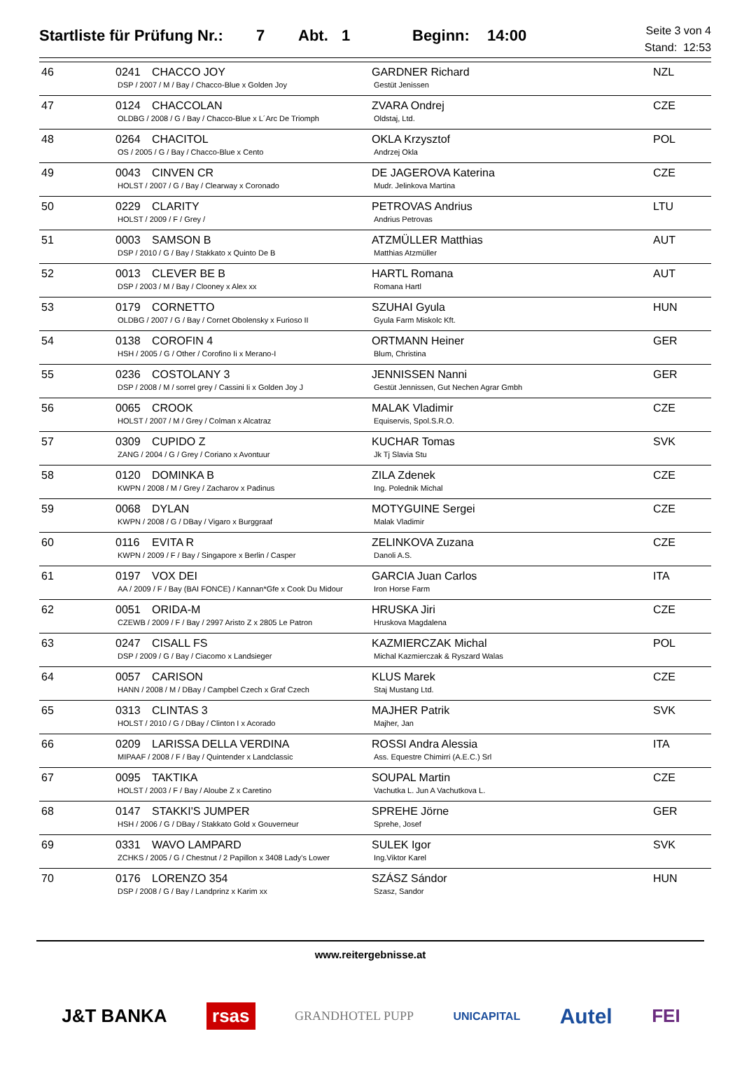Startliste für Prüfung Nr.: 7 Abt. 1 Beginn: 14:00
Seite 3 von 4
Stand: 12:53
| 46 | 0241 CHACCO JOY DSP / 2007 / M / Bay / Chacco-Blue x Golden Joy | GARDNER Richard Gestüt Jenissen | NZL |
| 47 | 0124 CHACCOLAN OLDBG / 2008 / G / Bay / Chacco-Blue x L´Arc De Triomph | ZVARA Ondrej Oldstaj, Ltd. | CZE |
| 48 | 0264 CHACITOL OS / 2005 / G / Bay / Chacco-Blue x Cento | OKLA Krzysztof Andrzej Okla | POL |
| 49 | 0043 CINVEN CR HOLST / 2007 / G / Bay / Clearway x Coronado | DE JAGEROVA Katerina Mudr. Jelinkova Martina | CZE |
| 50 | 0229 CLARITY HOLST / 2009 / F / Grey / | PETROVAS Andrius Andrius Petrovas | LTU |
| 51 | 0003 SAMSON B DSP / 2010 / G / Bay / Stakkato x Quinto De B | ATZMÜLLER Matthias Matthias Atzmüller | AUT |
| 52 | 0013 CLEVER BE B DSP / 2003 / M / Bay / Clooney x Alex xx | HARTL Romana Romana Hartl | AUT |
| 53 | 0179 CORNETTO OLDBG / 2007 / G / Bay / Cornet Obolensky x Furioso II | SZUHAI Gyula Gyula Farm Miskolc Kft. | HUN |
| 54 | 0138 COROFIN 4 HSH / 2005 / G / Other / Corofino Ii x Merano-I | ORTMANN Heiner Blum, Christina | GER |
| 55 | 0236 COSTOLANY 3 DSP / 2008 / M / sorrel grey / Cassini Ii x Golden Joy J | JENNISSEN Nanni Gestüt Jennissen, Gut Nechen Agrar Gmbh | GER |
| 56 | 0065 CROOK HOLST / 2007 / M / Grey / Colman x Alcatraz | MALAK Vladimir Equiservis, Spol.S.R.O. | CZE |
| 57 | 0309 CUPIDO Z ZANG / 2004 / G / Grey / Coriano x Avontuur | KUCHAR Tomas Jk Tj Slavia Stu | SVK |
| 58 | 0120 DOMINKA B KWPN / 2008 / M / Grey / Zacharov x Padinus | ZILA Zdenek Ing. Polednik Michal | CZE |
| 59 | 0068 DYLAN KWPN / 2008 / G / DBay / Vigaro x Burggraaf | MOTYGUINE Sergei Malak Vladimir | CZE |
| 60 | 0116 EVITA R KWPN / 2009 / F / Bay / Singapore x Berlin / Casper | ZELINKOVA Zuzana Danoli A.S. | CZE |
| 61 | 0197 VOX DEI AA / 2009 / F / Bay (BAI FONCE) / Kannan*Gfe x Cook Du Midour | GARCIA Juan Carlos Iron Horse Farm | ITA |
| 62 | 0051 ORIDA-M CZEWB / 2009 / F / Bay / 2997 Aristo Z x 2805 Le Patron | HRUSKA Jiri Hruskova Magdalena | CZE |
| 63 | 0247 CISALL FS DSP / 2009 / G / Bay / Ciacomo x Landsieger | KAZMIERCZAK Michal Michal Kazmierczak & Ryszard Walas | POL |
| 64 | 0057 CARISON HANN / 2008 / M / DBay / Campbel Czech x Graf Czech | KLUS Marek Staj Mustang Ltd. | CZE |
| 65 | 0313 CLINTAS 3 HOLST / 2010 / G / DBay / Clinton I x Acorado | MAJHER Patrik Majher, Jan | SVK |
| 66 | 0209 LARISSA DELLA VERDINA MIPAAF / 2008 / F / Bay / Quintender x Landclassic | ROSSI Andra Alessia Ass. Equestre Chimirri (A.E.C.) Srl | ITA |
| 67 | 0095 TAKTIKA HOLST / 2003 / F / Bay / Aloube Z x Caretino | SOUPAL Martin Vachutka L. Jun A Vachutkova L. | CZE |
| 68 | 0147 STAKKI'S JUMPER HSH / 2006 / G / DBay / Stakkato Gold x Gouverneur | SPREHE Jörne Sprehe, Josef | GER |
| 69 | 0331 WAVO LAMPARD ZCHKS / 2005 / G / Chestnut / 2 Papillon x 3408 Lady's Lower | SULEK Igor Ing.Viktor Karel | SVK |
| 70 | 0176 LORENZO 354 DSP / 2008 / G / Bay / Landprinz x Karim xx | SZÁSZ Sándor Szasz, Sandor | HUN |
www.reitergebnisse.at
J&T BANKA rsas GRANDHOTEL PUPP UNICAPITAL Autel FEI